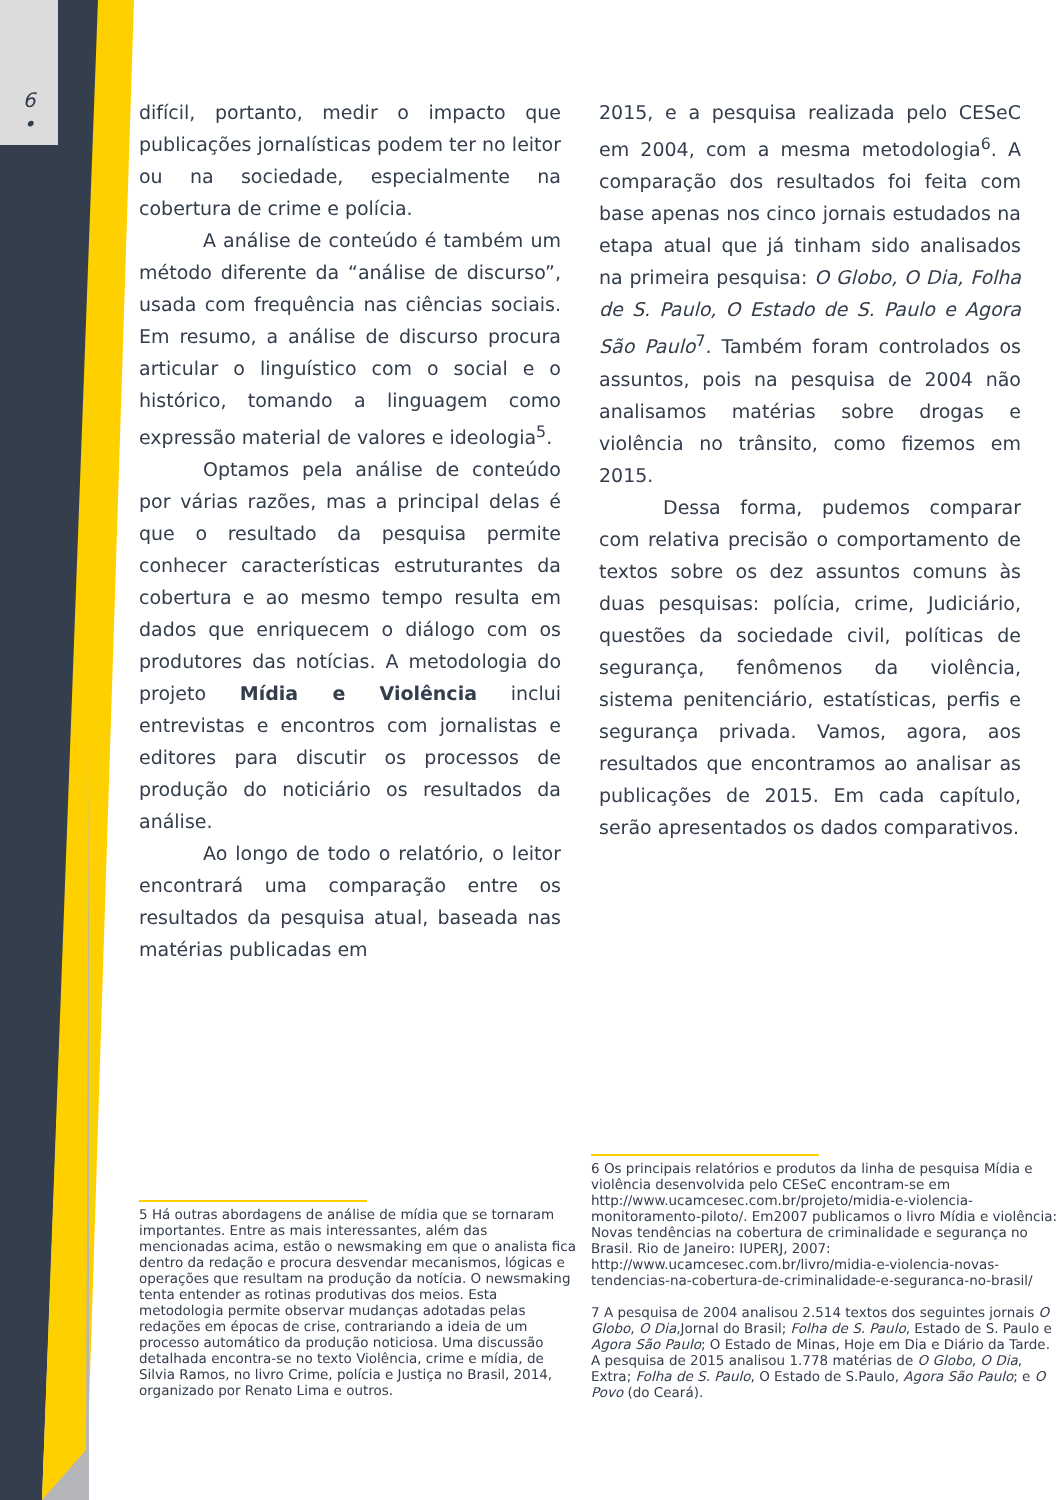6
•
difícil, portanto, medir o impacto que publicações jornalísticas podem ter no leitor ou na sociedade, especialmente na cobertura de crime e polícia.
A análise de conteúdo é também um método diferente da “análise de discurso”, usada com frequência nas ciências sociais. Em resumo, a análise de discurso procura articular o linguístico com o social e o histórico, tomando a linguagem como expressão material de valores e ideologia<sup>5</sup>.
Optamos pela análise de conteúdo por várias razões, mas a principal delas é que o resultado da pesquisa permite conhecer características estruturantes da cobertura e ao mesmo tempo resulta em dados que enriquecem o diálogo com os produtores das notícias. A metodologia do projeto Mídia e Violência inclui entrevistas e encontros com jornalistas e editores para discutir os processos de produção do noticiário os resultados da análise.
Ao longo de todo o relatório, o leitor encontrará uma comparação entre os resultados da pesquisa atual, baseada nas matérias publicadas em
2015, e a pesquisa realizada pelo CESeC em 2004, com a mesma metodologia<sup>6</sup>. A comparação dos resultados foi feita com base apenas nos cinco jornais estudados na etapa atual que já tinham sido analisados na primeira pesquisa: O Globo, O Dia, Folha de S. Paulo, O Estado de S. Paulo e Agora São Paulo<sup>7</sup>. Também foram controlados os assuntos, pois na pesquisa de 2004 não analisamos matérias sobre drogas e violência no trânsito, como fizemos em 2015.
Dessa forma, pudemos comparar com relativa precisão o comportamento de textos sobre os dez assuntos comuns às duas pesquisas: polícia, crime, Judiciário, questões da sociedade civil, políticas de segurança, fenômenos da violência, sistema penitenciário, estatísticas, perfis e segurança privada. Vamos, agora, aos resultados que encontramos ao analisar as publicações de 2015. Em cada capítulo, serão apresentados os dados comparativos.
5 Há outras abordagens de análise de mídia que se tornaram importantes. Entre as mais interessantes, além das mencionadas acima, estão o newsmaking em que o analista fica dentro da redação e procura desvendar mecanismos, lógicas e operações que resultam na produção da notícia. O newsmaking tenta entender as rotinas produtivas dos meios. Esta metodologia permite observar mudanças adotadas pelas redações em épocas de crise, contrariando a ideia de um processo automático da produção noticiosa. Uma discussão detalhada encontra-se no texto Violência, crime e mídia, de Silvia Ramos, no livro Crime, polícia e Justiça no Brasil, 2014, organizado por Renato Lima e outros.
6 Os principais relatórios e produtos da linha de pesquisa Mídia e violência desenvolvida pelo CESeC encontram-se em http://www.ucamcesec.com.br/projeto/midia-e-violencia-monitoramento-piloto/. Em2007 publicamos o livro Mídia e violência: Novas tendências na cobertura de criminalidade e segurança no Brasil. Rio de Janeiro: IUPERJ, 2007: http://www.ucamcesec.com.br/livro/midia-e-violencia-novas-tendencias-na-cobertura-de-criminalidade-e-seguranca-no-brasil/
7 A pesquisa de 2004 analisou 2.514 textos dos seguintes jornais O Globo, O Dia,Jornal do Brasil; Folha de S. Paulo, Estado de S. Paulo e Agora São Paulo; O Estado de Minas, Hoje em Dia e Diário da Tarde. A pesquisa de 2015 analisou 1.778 matérias de O Globo, O Dia, Extra; Folha de S. Paulo, O Estado de S.Paulo, Agora São Paulo; e O Povo (do Ceará).